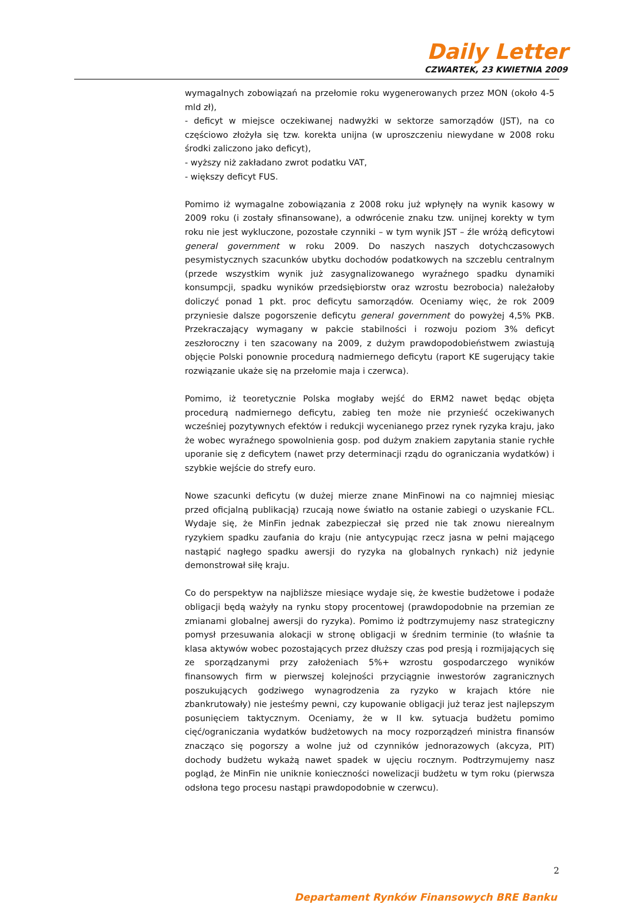Daily Letter
CZWARTEK, 23 KWIETNIA 2009
wymagalnych zobowiązań na przełomie roku wygenerowanych przez MON (około 4-5 mld zł),
- deficyt w miejsce oczekiwanej nadwyżki w sektorze samorządów (JST), na co częściowo złożyła się tzw. korekta unijna (w uproszczeniu niewydane w 2008 roku środki zaliczono jako deficyt),
- wyższy niż zakładano zwrot podatku VAT,
- większy deficyt FUS.
Pomimo iż wymagalne zobowiązania z 2008 roku już wpłynęły na wynik kasowy w 2009 roku (i zostały sfinansowane), a odwrócenie znaku tzw. unijnej korekty w tym roku nie jest wykluczone, pozostałe czynniki – w tym wynik JST – źle wróżą deficytowi general government w roku 2009. Do naszych naszych dotychczasowych pesymistycznych szacunków ubytku dochodów podatkowych na szczeblu centralnym (przede wszystkim wynik już zasygnalizowanego wyraźnego spadku dynamiki konsumpcji, spadku wyników przedsiębiorstw oraz wzrostu bezrobocia) należałoby doliczyć ponad 1 pkt. proc deficytu samorządów. Oceniamy więc, że rok 2009 przyniesie dalsze pogorszenie deficytu general government do powyżej 4,5% PKB. Przekraczający wymagany w pakcie stabilności i rozwoju poziom 3% deficyt zeszłoroczny i ten szacowany na 2009, z dużym prawdopodobieństwem zwiastują objęcie Polski ponownie procedurą nadmiernego deficytu (raport KE sugerujący takie rozwiązanie ukaże się na przełomie maja i czerwca).
Pomimo, iż teoretycznie Polska mogłaby wejść do ERM2 nawet będąc objęta procedurą nadmiernego deficytu, zabieg ten może nie przynieść oczekiwanych wcześniej pozytywnych efektów i redukcji wycenianego przez rynek ryzyka kraju, jako że wobec wyraźnego spowolnienia gosp. pod dużym znakiem zapytania stanie rychłe uporanie się z deficytem (nawet przy determinacji rządu do ograniczania wydatków) i szybkie wejście do strefy euro.
Nowe szacunki deficytu (w dużej mierze znane MinFinowi na co najmniej miesiąc przed oficjalną publikacją) rzucają nowe światło na ostanie zabiegi o uzyskanie FCL. Wydaje się, że MinFin jednak zabezpieczał się przed nie tak znowu nierealnym ryzykiem spadku zaufania do kraju (nie antycypując rzecz jasna w pełni mającego nastąpić nagłego spadku awersji do ryzyka na globalnych rynkach) niż jedynie demonstrował siłę kraju.
Co do perspektyw na najbliższe miesiące wydaje się, że kwestie budżetowe i podaże obligacji będą ważyły na rynku stopy procentowej (prawdopodobnie na przemian ze zmianami globalnej awersji do ryzyka). Pomimo iż podtrzymujemy nasz strategiczny pomysł przesuwania alokacji w stronę obligacji w średnim terminie (to właśnie ta klasa aktywów wobec pozostających przez dłuższy czas pod presją i rozmijających się ze sporządzanymi przy założeniach 5%+ wzrostu gospodarczego wyników finansowych firm w pierwszej kolejności przyciągnie inwestorów zagranicznych poszukujących godziwego wynagrodzenia za ryzyko w krajach które nie zbankrutowały) nie jesteśmy pewni, czy kupowanie obligacji już teraz jest najlepszym posunięciem taktycznym. Oceniamy, że w II kw. sytuacja budżetu pomimo cięć/ograniczania wydatków budżetowych na mocy rozporządzeń ministra finansów znacząco się pogorszy a wolne już od czynników jednorazowych (akcyza, PIT) dochody budżetu wykażą nawet spadek w ujęciu rocznym. Podtrzymujemy nasz pogląd, że MinFin nie uniknie konieczności nowelizacji budżetu w tym roku (pierwsza odsłona tego procesu nastąpi prawdopodobnie w czerwcu).
2
Departament Rynków Finansowych BRE Banku